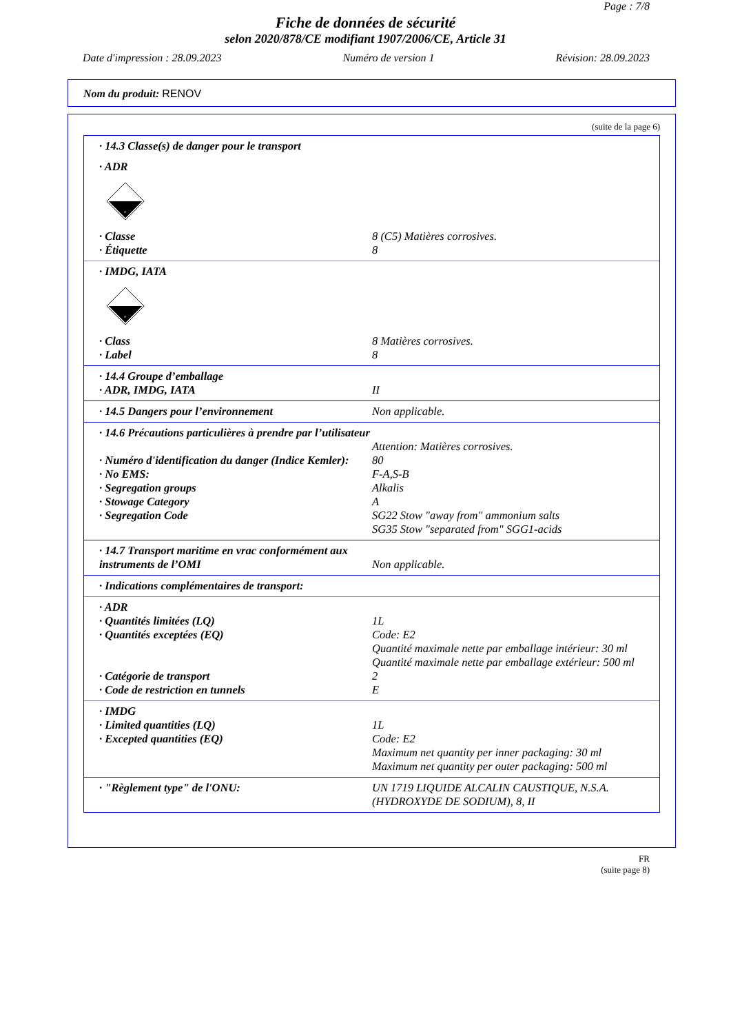Page : 7/8
Fiche de données de sécurité
selon 2020/878/CE modifiant 1907/2006/CE, Article 31
Date d'impression : 28.09.2023 Numéro de version 1 Révision: 28.09.2023
Nom du produit: RENOV
(suite de la page 6)
| · 14.3 Classe(s) de danger pour le transport | |
| · ADR | |
| 8 | |
| · Classe | 8 (C5) Matières corrosives. |
| · Étiquette | 8 |
| · IMDG, IATA | |
| 8 | |
| · Class | 8 Matières corrosives. |
| · Label | 8 |
| · 14.4 Groupe d’emballage | |
| · ADR, IMDG, IATA | II |
| · 14.5 Dangers pour l’environnement | Non applicable. |
| · 14.6 Précautions particulières à prendre par l’utilisateur | Attention: Matières corrosives. |
| · Numéro d'identification du danger (Indice Kemler): | 80 |
| · No EMS: | F-A,S-B |
| · Segregation groups | Alkalis |
| · Stowage Category | A |
| · Segregation Code | SG22 Stow "away from" ammonium salts SG35 Stow "separated from" SGG1-acids |
| · 14.7 Transport maritime en vrac conformément aux instruments de l’OMI | Non applicable. |
| · Indications complémentaires de transport: | |
| · ADR | |
| · Quantités limitées (LQ) | 1L |
| · Quantités exceptées (EQ) | Code: E2 Quantité maximale nette par emballage intérieur: 30 ml Quantité maximale nette par emballage extérieur: 500 ml |
| · Catégorie de transport | 2 |
| · Code de restriction en tunnels | E |
| · IMDG | |
| · Limited quantities (LQ) | 1L |
| · Excepted quantities (EQ) | Code: E2 Maximum net quantity per inner packaging: 30 ml Maximum net quantity per outer packaging: 500 ml |
| · "Règlement type" de l'ONU: | UN 1719 LIQUIDE ALCALIN CAUSTIQUE, N.S.A. (HYDROXYDE DE SODIUM), 8, II |
FR
(suite page 8)